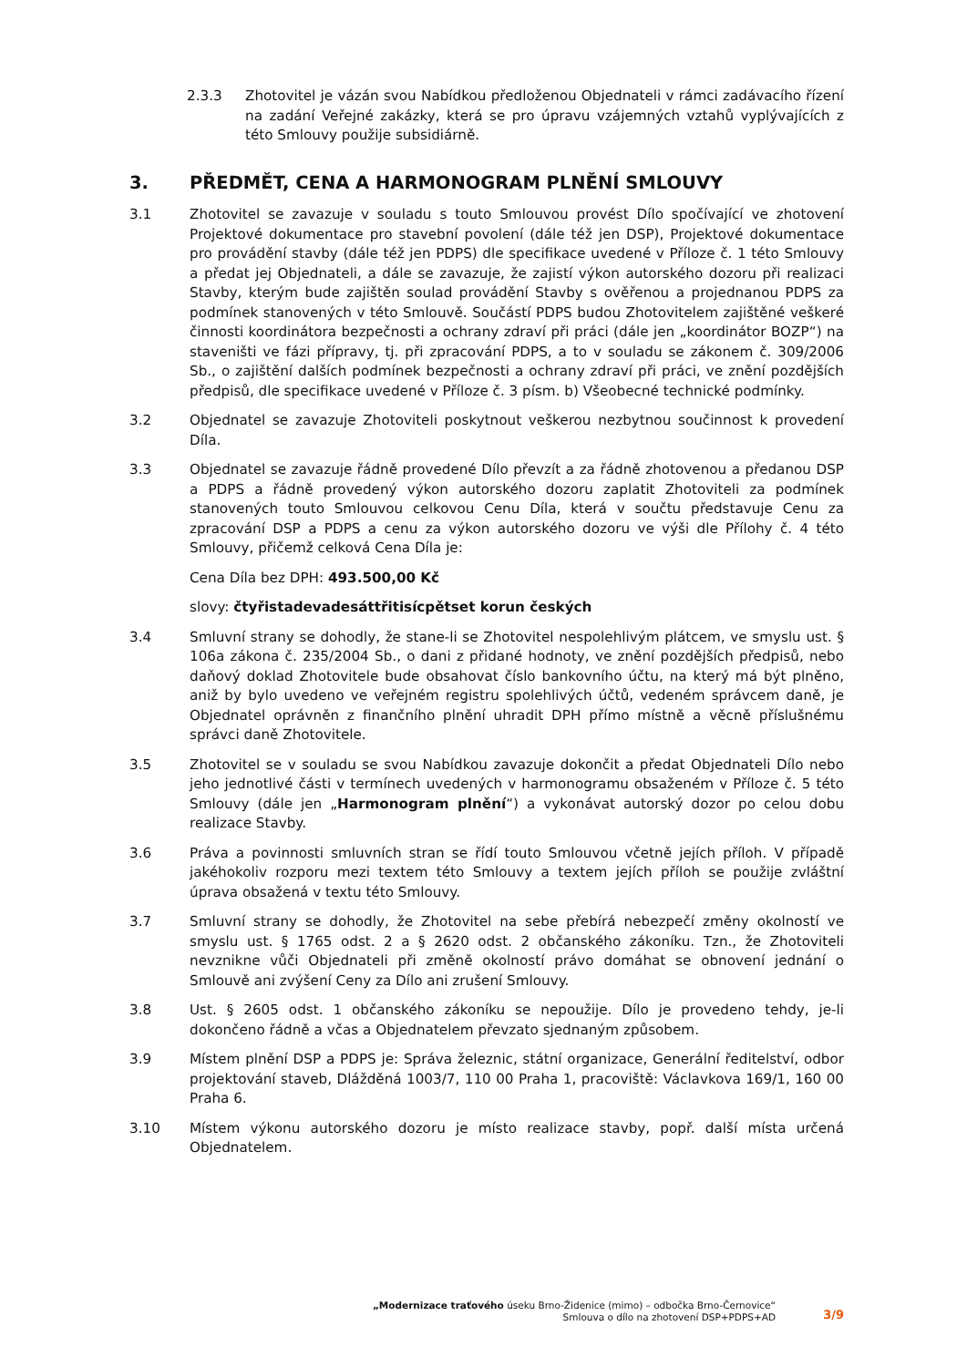2.3.3 Zhotovitel je vázán svou Nabídkou předloženou Objednateli v rámci zadávacího řízení na zadání Veřejné zakázky, která se pro úpravu vzájemných vztahů vyplývajících z této Smlouvy použije subsidiárně.
3. PŘEDMĚT, CENA A HARMONOGRAM PLNĚNÍ SMLOUVY
3.1 Zhotovitel se zavazuje v souladu s touto Smlouvou provést Dílo spočívající ve zhotovení Projektové dokumentace pro stavební povolení (dále též jen DSP), Projektové dokumentace pro provádění stavby (dále též jen PDPS) dle specifikace uvedené v Příloze č. 1 této Smlouvy a předat jej Objednateli, a dále se zavazuje, že zajistí výkon autorského dozoru při realizaci Stavby, kterým bude zajištěn soulad provádění Stavby s ověřenou a projednanou PDPS za podmínek stanovených v této Smlouvě. Součástí PDPS budou Zhotovitelem zajištěné veškeré činnosti koordinátora bezpečnosti a ochrany zdraví při práci (dále jen „koordinátor BOZP“) na staveništi ve fázi přípravy, tj. při zpracování PDPS, a to v souladu se zákonem č. 309/2006 Sb., o zajištění dalších podmínek bezpečnosti a ochrany zdraví při práci, ve znění pozdějších předpisů, dle specifikace uvedené v Příloze č. 3 písm. b) Všeobecné technické podmínky.
3.2 Objednatel se zavazuje Zhotoviteli poskytnout veškerou nezbytnou součinnost k provedení Díla.
3.3 Objednatel se zavazuje řádně provedené Dílo převzít a za řádně zhotovenou a předanou DSP a PDPS a řádně provedený výkon autorského dozoru zaplatit Zhotoviteli za podmínek stanovených touto Smlouvou celkovou Cenu Díla, která v součtu představuje Cenu za zpracování DSP a PDPS a cenu za výkon autorského dozoru ve výši dle Přílohy č. 4 této Smlouvy, přičemž celková Cena Díla je:
Cena Díla bez DPH: 493.500,00 Kč
slovy: čtyřistadevadesáttřitisícpětset korun českých
3.4 Smluvní strany se dohodly, že stane-li se Zhotovitel nespolehlivým plátcem, ve smyslu ust. § 106a zákona č. 235/2004 Sb., o dani z přidané hodnoty, ve znění pozdějších předpisů, nebo daňový doklad Zhotovitele bude obsahovat číslo bankovního účtu, na který má být plněno, aniž by bylo uvedeno ve veřejném registru spolehlivých účtů, vedeném správcem daně, je Objednatel oprávněn z finančního plnění uhradit DPH přímo místně a věcně příslušnému správci daně Zhotovitele.
3.5 Zhotovitel se v souladu se svou Nabídkou zavazuje dokončit a předat Objednateli Dílo nebo jeho jednotlivé části v termínech uvedených v harmonogramu obsaženém v Příloze č. 5 této Smlouvy (dále jen „Harmonogram plnění“) a vykonávat autorský dozor po celou dobu realizace Stavby.
3.6 Práva a povinnosti smluvních stran se řídí touto Smlouvou včetně jejích příloh. V případě jakéhokoliv rozporu mezi textem této Smlouvy a textem jejích příloh se použije zvláštní úprava obsažená v textu této Smlouvy.
3.7 Smluvní strany se dohodly, že Zhotovitel na sebe přebírá nebezpečí změny okolností ve smyslu ust. § 1765 odst. 2 a § 2620 odst. 2 občanského zákoníku. Tzn., že Zhotoviteli nevznikne vůči Objednateli při změně okolností právo domáhat se obnovení jednání o Smlouvě ani zvýšení Ceny za Dílo ani zrušení Smlouvy.
3.8 Ust. § 2605 odst. 1 občanského zákoníku se nepoužije. Dílo je provedeno tehdy, je-li dokončeno řádně a včas a Objednatelem převzato sjednaným způsobem.
3.9 Místem plnění DSP a PDPS je: Správa železnic, státní organizace, Generální ředitelství, odbor projektování staveb, Dlážděná 1003/7, 110 00 Praha 1, pracoviště: Václavkova 169/1, 160 00 Praha 6.
3.10 Místem výkonu autorského dozoru je místo realizace stavby, popř. další místa určená Objednatelem.
„Modernizace traťového úseku Brno-Židenice (mimo) – odbočka Brno-Černovice“
Smlouva o dílo na zhotovení DSP+PDPS+AD
3/9